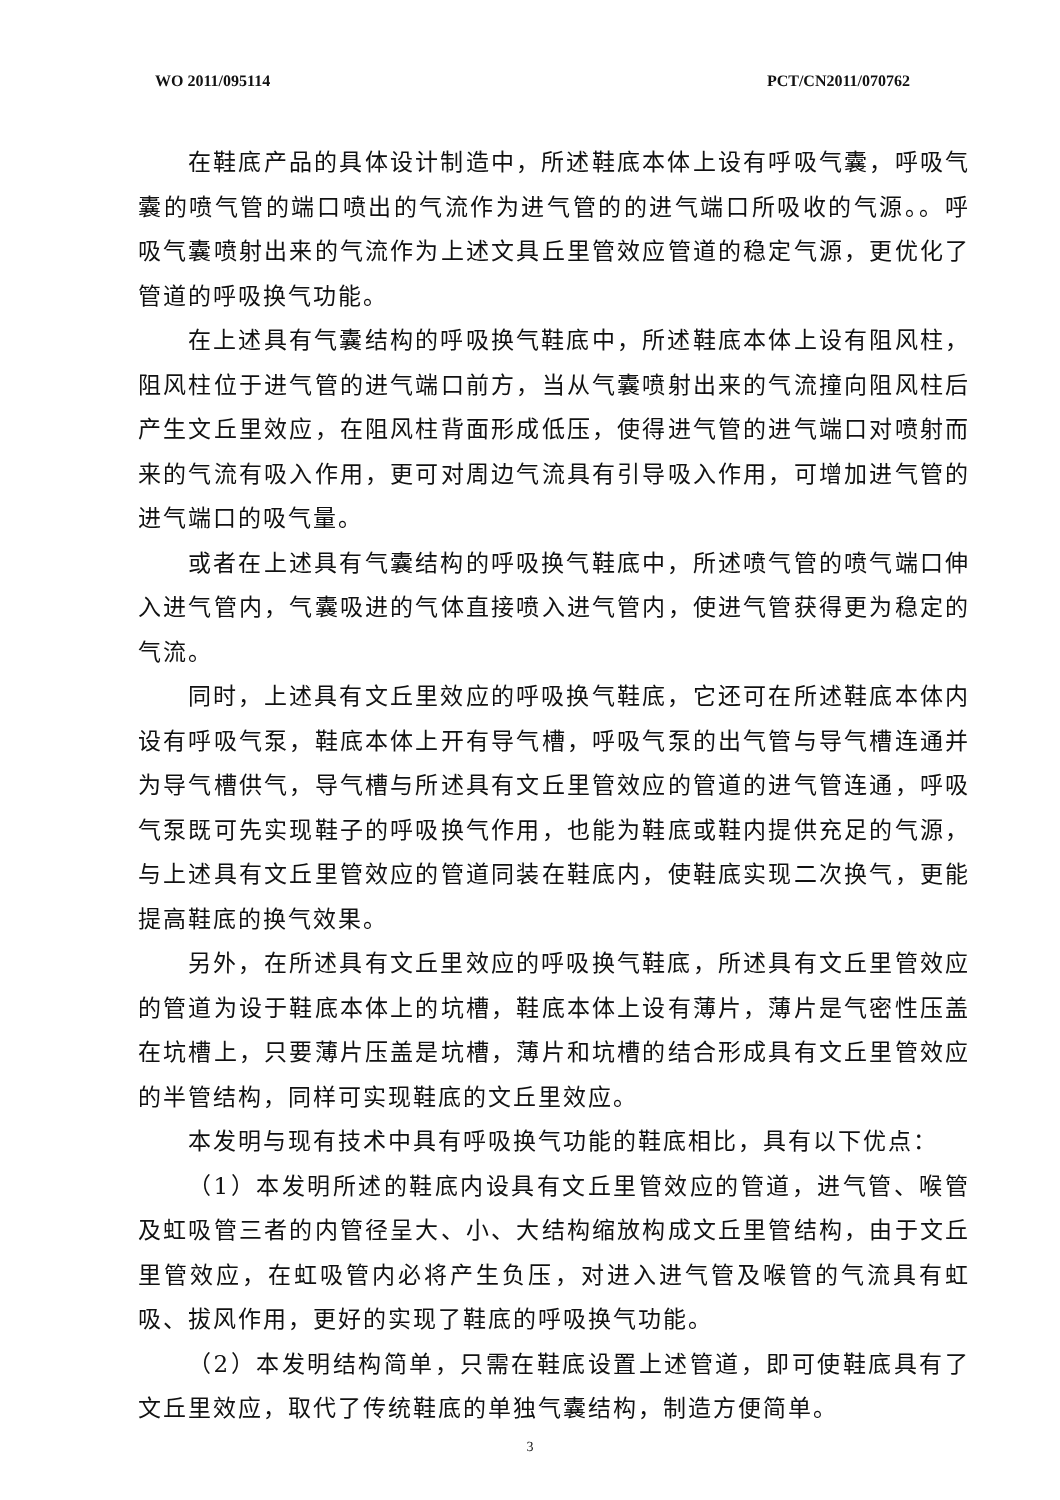WO 2011/095114 PCT/CN2011/070762
在鞋底产品的具体设计制造中，所述鞋底本体上设有呼吸气囊，呼吸气囊的喷气管的端口喷出的气流作为进气管的的进气端口所吸收的气源。。呼吸气囊喷射出来的气流作为上述文具丘里管效应管道的稳定气源，更优化了管道的呼吸换气功能。
在上述具有气囊结构的呼吸换气鞋底中，所述鞋底本体上设有阻风柱，阻风柱位于进气管的进气端口前方，当从气囊喷射出来的气流撞向阻风柱后产生文丘里效应，在阻风柱背面形成低压，使得进气管的进气端口对喷射而来的气流有吸入作用，更可对周边气流具有引导吸入作用，可增加进气管的进气端口的吸气量。
或者在上述具有气囊结构的呼吸换气鞋底中，所述喷气管的喷气端口伸入进气管内，气囊吸进的气体直接喷入进气管内，使进气管获得更为稳定的气流。
同时，上述具有文丘里效应的呼吸换气鞋底，它还可在所述鞋底本体内设有呼吸气泵，鞋底本体上开有导气槽，呼吸气泵的出气管与导气槽连通并为导气槽供气，导气槽与所述具有文丘里管效应的管道的进气管连通，呼吸气泵既可先实现鞋子的呼吸换气作用，也能为鞋底或鞋内提供充足的气源，与上述具有文丘里管效应的管道同装在鞋底内，使鞋底实现二次换气，更能提高鞋底的换气效果。
另外，在所述具有文丘里效应的呼吸换气鞋底，所述具有文丘里管效应的管道为设于鞋底本体上的坑槽，鞋底本体上设有薄片，薄片是气密性压盖在坑槽上，只要薄片压盖是坑槽，薄片和坑槽的结合形成具有文丘里管效应的半管结构，同样可实现鞋底的文丘里效应。
本发明与现有技术中具有呼吸换气功能的鞋底相比，具有以下优点：
（1）本发明所述的鞋底内设具有文丘里管效应的管道，进气管、喉管及虹吸管三者的内管径呈大、小、大结构缩放构成文丘里管结构，由于文丘里管效应，在虹吸管内必将产生负压，对进入进气管及喉管的气流具有虹吸、拔风作用，更好的实现了鞋底的呼吸换气功能。
（2）本发明结构简单，只需在鞋底设置上述管道，即可使鞋底具有了文丘里效应，取代了传统鞋底的单独气囊结构，制造方便简单。
3